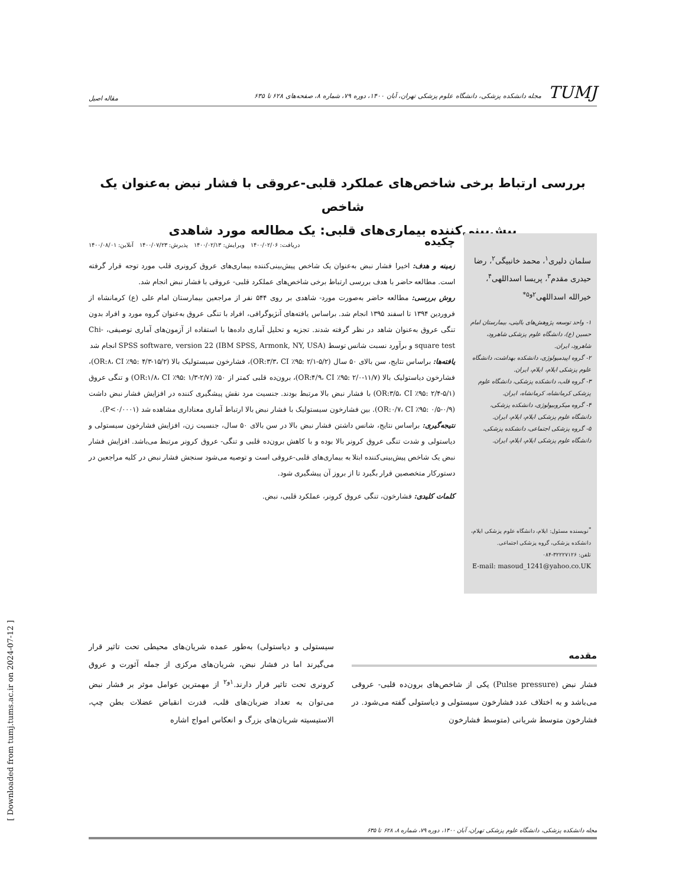TUMJ مجله دانشکده پزشکی، دانشگاه علوم پزشکی تهران، آبان ۱۴۰۰، دوره ۷۹، شماره ۸، صفحه‌های ۶۲۸ تا ۶۳۵
مقاله اصیل
بررسی ارتباط برخی شاخص‌های عملکرد قلبی-عروقی با فشار نبض به‌عنوان یک شاخص
پیش‌بینی‌کننده بیماری‌های قلبی: یک مطالعه مورد شاهدی
سلمان دلیری<sup>۱</sup>، محمد خانبیگی<sup>۲</sup>، رضا حیدری مقدم<sup>۳</sup>، پریسا اسداللهی<sup>۴</sup>، خیرالله اسداللهی<sup>۲و۵*</sup>
۱- واحد توسعه پژوهش‌های بالینی، بیمارستان امام حسین (ع)، دانشگاه علوم پزشکی شاهرود، شاهرود، ایران.
۲- گروه اپیدمیولوژی، دانشکده بهداشت، دانشگاه علوم پزشکی ایلام، ایلام، ایران.
۳- گروه قلب، دانشکده پزشکی، دانشگاه علوم پزشکی کرمانشاه، کرمانشاه، ایران.
۴- گروه میکروبیولوژی، دانشکده پزشکی، دانشگاه علوم پزشکی ایلام، ایلام، ایران.
۵- گروه پزشکی اجتماعی، دانشکده پزشکی، دانشگاه علوم پزشکی ایلام، ایلام، ایران.
<sup>*</sup> نویسنده مسئول: ایلام، دانشگاه علوم پزشکی ایلام، دانشکده پزشکی، گروه پزشکی اجتماعی.
تلفن: ۳۲۲۲۷۱۲۶-۰۸۴
E-mail: masoud_1241@yahoo.co.UK
چکیده
دریافت: ۱۴۰۰/۰۲/۰۶ ویرایش: ۱۴۰۰/۰۲/۱۳ پذیرش: ۱۴۰۰/۰۷/۲۳ آنلاین: ۱۴۰۰/۰۸/۰۱
زمینه و هدف: اخیرا فشار نبض به‌عنوان یک شاخص پیش‌بینی‌کننده بیماری‌های عروق کرونری قلب مورد توجه قرار گرفته است. مطالعه حاضر با هدف بررسی ارتباط برخی شاخص‌های عملکرد قلبی- عروقی با فشار نبض انجام شد.
روش بررسی: مطالعه حاضر به‌صورت مورد- شاهدی بر روی ۵۴۴ نفر از مراجعین بیمارستان امام علی (ع) کرمانشاه از فروردین ۱۳۹۴ تا اسفند ۱۳۹۵ انجام شد. براساس یافته‌های آنژیوگرافی، افراد با تنگی عروق به‌عنوان گروه مورد و افراد بدون تنگی عروق به‌عنوان شاهد در نظر گرفته شدند. تجزیه و تحلیل آماری داده‌ها با استفاده از آزمون‌های آماری توصیفی، Chi-square test و برآورد نسبت شانس توسط SPSS software, version 22 (IBM SPSS, Armonk, NY, USA) انجام شد
یافته‌ها: براساس نتایج، سن بالای ۵۰ سال (OR:۳/۳، CI ٪۹۵: ۲/۱-۵/۲)، فشارخون سیستولیک بالا (OR:۸، CI ٪۹۵: ۴/۳-۱۵/۲)، فشارخون دیاستولیک بالا (OR:۴/۹، CI ٪۹۵: ۲/۰-۱۱/۷)، برون‌ده قلبی کمتر از ۵۰٪ (OR:۱/۸، CI ٪۹۵: ۱/۳-۲/۷) و تنگی عروق (OR:۳/۵، CI ٪۹۵: ۲/۴-۵/۱) با فشار نبض بالا مرتبط بودند. جنسیت مرد نقش پیشگیری کننده در افزایش فشار نبض داشت (OR:۰/۷، CI ٪۹۵: ۰/۵-۰/۹). بین فشارخون سیستولیک با فشار نبض بالا ارتباط آماری معناداری مشاهده شد (P<۰/۰۰۰۱).
نتیجه‌گیری: براساس نتایج، شانس داشتن فشار نبض بالا در سن بالای ۵۰ سال، جنسیت زن، افزایش فشارخون سیستولی و دیاستولی و شدت تنگی عروق کرونر بالا بوده و با کاهش برون‌ده قلبی و تنگی- عروق کرونر مرتبط می‌باشد. افزایش فشار نبض یک شاخص پیش‌بینی‌کننده ابتلا به بیماری‌های قلبی-عروقی است و توصیه می‌شود سنجش فشار نبض در کلیه مراجعین در دستورکار متخصصین قرار بگیرد تا از بروز آن پیشگیری شود.
کلمات کلیدی: فشارخون، تنگی عروق کرونر، عملکرد قلبی، نبض.
مقدمه
فشار نبض (Pulse pressure) یکی از شاخص‌های برون‌ده قلبی- عروقی می‌باشد و به اختلاف عدد فشارخون سیستولی و دیاستولی گفته می‌شود. در فشارخون متوسط شریانی (متوسط فشارخون
سیستولی و دیاستولی) به‌طور عمده شریان‌های محیطی تحت تاثیر قرار می‌گیرند اما در فشار نبض، شریان‌های مرکزی از جمله آئورت و عروق کرونری تحت تاثیر قرار دارند.<sup>۱و۲</sup> از مهمترین عوامل موثر بر فشار نبض می‌توان به تعداد ضربان‌های قلب، قدرت انقباض عضلات بطن چپ، الاستیسیته شریان‌های بزرگ و انعکاس امواج اشاره
مجله دانشکده پزشکی، دانشگاه علوم پزشکی تهران، آبان ۱۴۰۰، دوره ۷۹، شماره ۸، ۶۲۸ تا ۶۳۵
[ Downloaded from tumj.tums.ac.ir on 2024-07-12 ]